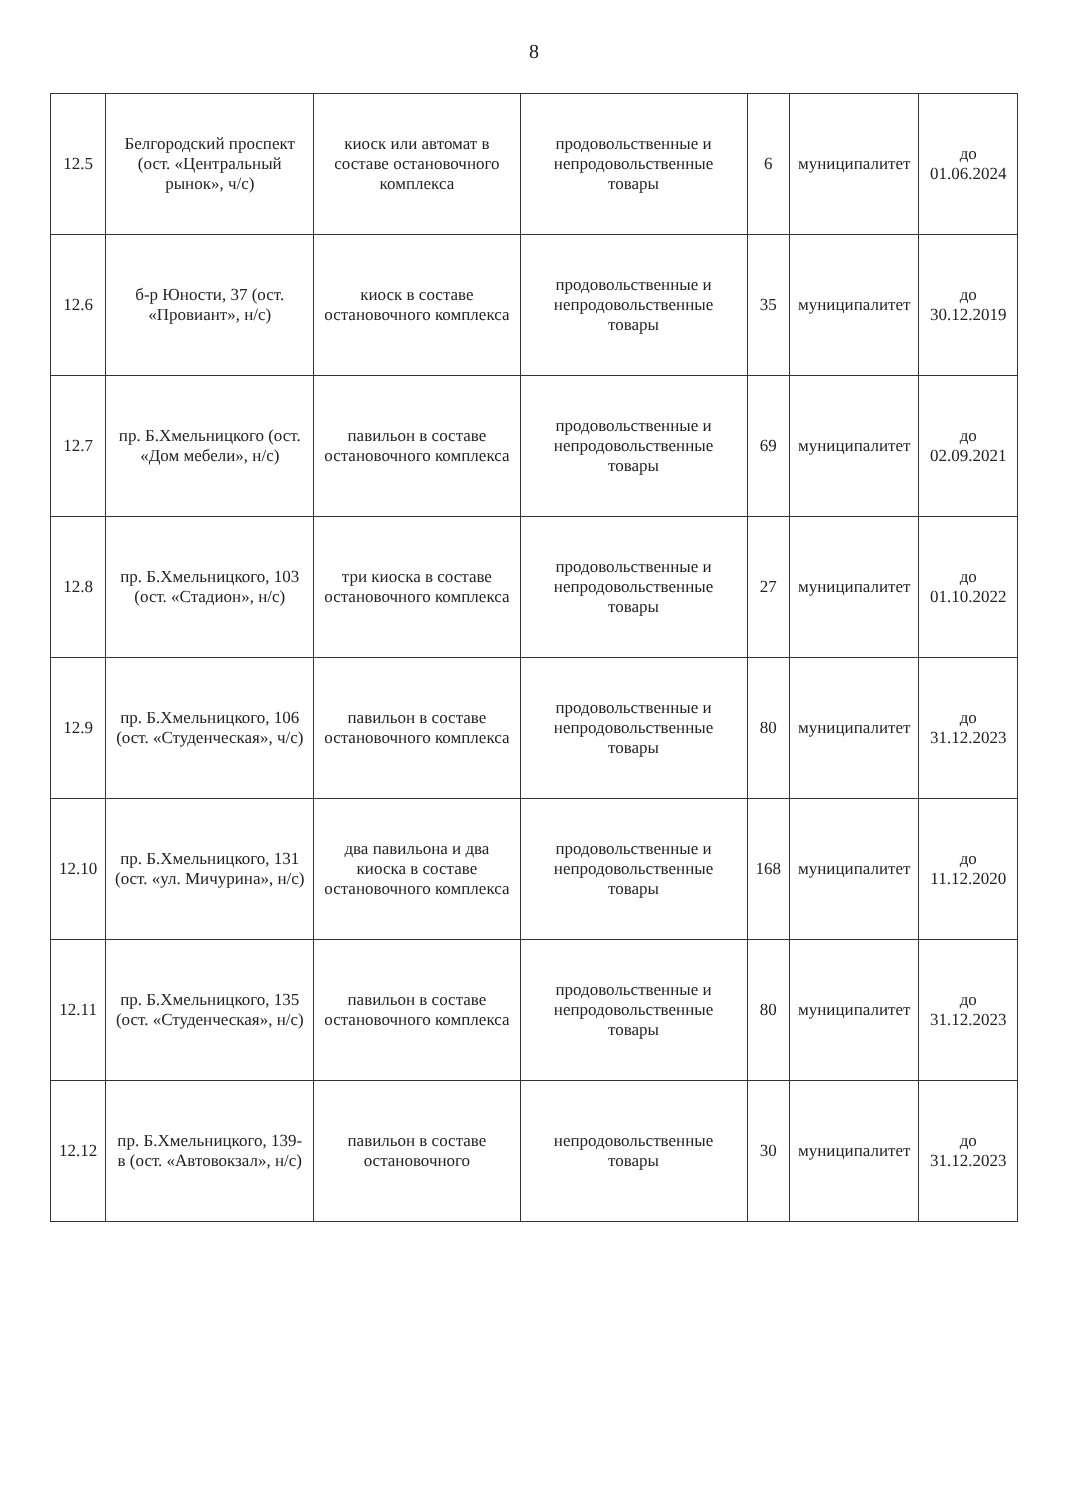8
| 12.5 | Белгородский проспект (ост. «Центральный рынок», ч/с) | киоск или автомат в составе остановочного комплекса | продовольственные и непродовольственные товары | 6 | муниципалитет | до 01.06.2024 |
| 12.6 | б-р Юности, 37 (ост. «Провиант», н/с) | киоск в составе остановочного комплекса | продовольственные и непродовольственные товары | 35 | муниципалитет | до 30.12.2019 |
| 12.7 | пр. Б.Хмельницкого (ост. «Дом мебели», н/с) | павильон в составе остановочного комплекса | продовольственные и непродовольственные товары | 69 | муниципалитет | до 02.09.2021 |
| 12.8 | пр. Б.Хмельницкого, 103 (ост. «Стадион», н/с) | три киоска в составе остановочного комплекса | продовольственные и непродовольственные товары | 27 | муниципалитет | до 01.10.2022 |
| 12.9 | пр. Б.Хмельницкого, 106 (ост. «Студенческая», ч/с) | павильон в составе остановочного комплекса | продовольственные и непродовольственные товары | 80 | муниципалитет | до 31.12.2023 |
| 12.10 | пр. Б.Хмельницкого, 131 (ост. «ул. Мичурина», н/с) | два павильона и два киоска в составе остановочного комплекса | продовольственные и непродовольственные товары | 168 | муниципалитет | до 11.12.2020 |
| 12.11 | пр. Б.Хмельницкого, 135 (ост. «Студенческая», н/с) | павильон в составе остановочного комплекса | продовольственные и непродовольственные товары | 80 | муниципалитет | до 31.12.2023 |
| 12.12 | пр. Б.Хмельницкого, 139-в (ост. «Автовокзал», н/с) | павильон в составе остановочного | непродовольственные товары | 30 | муниципалитет | до 31.12.2023 |